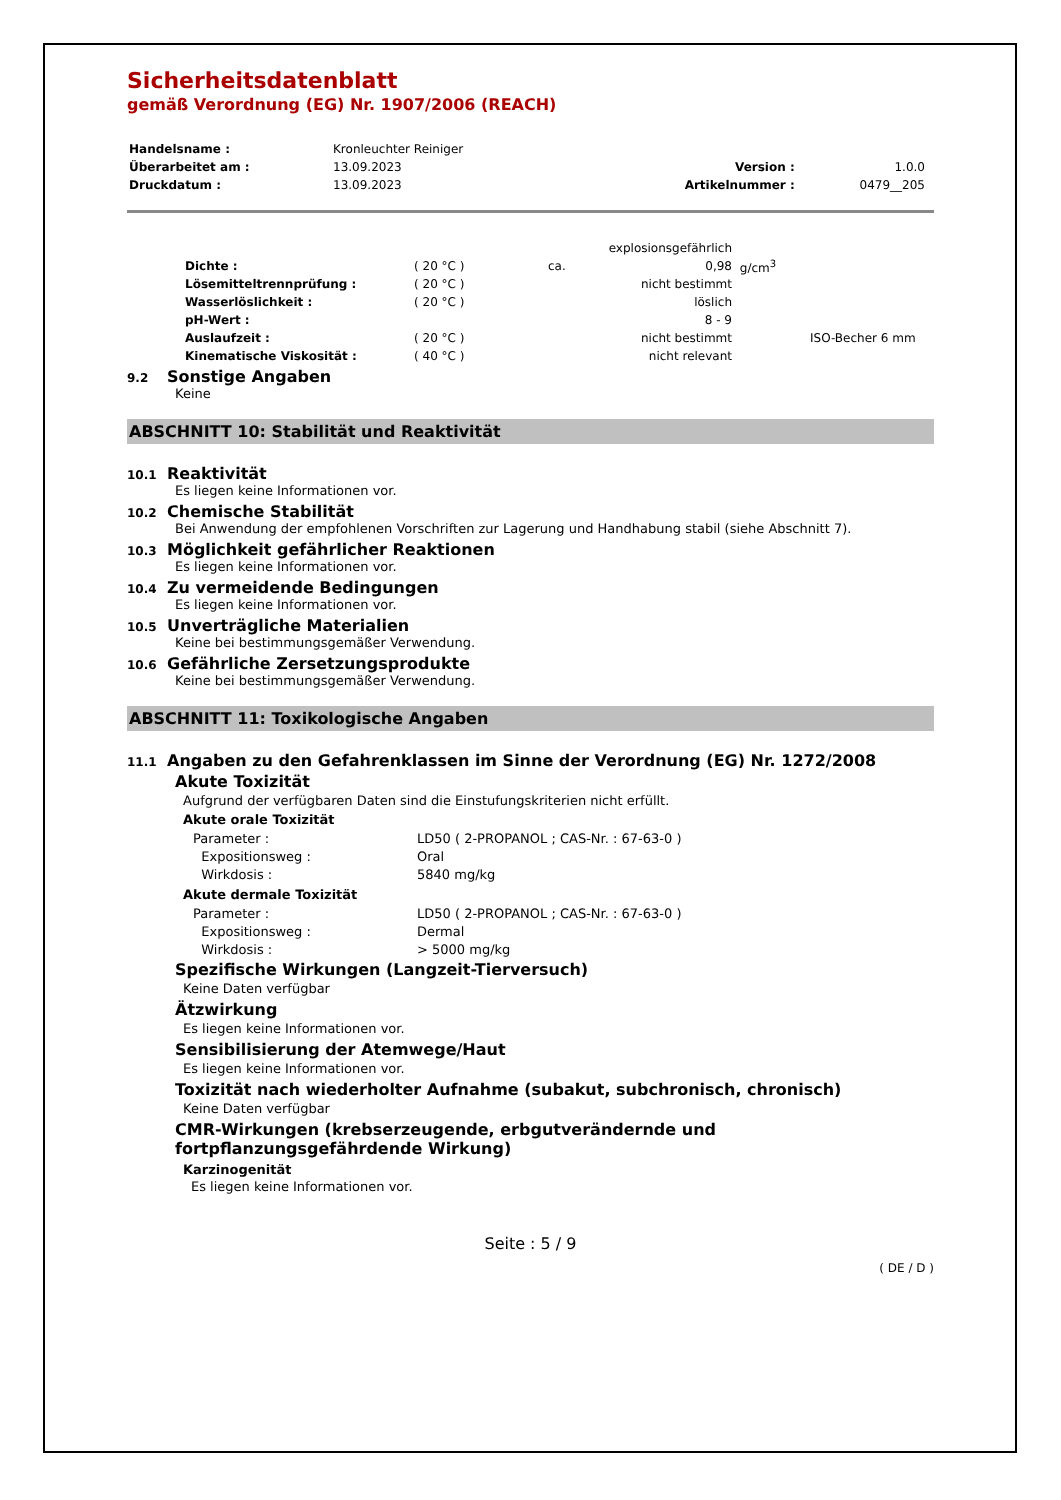Sicherheitsdatenblatt
gemäß Verordnung (EG) Nr. 1907/2006 (REACH)
| Handelsname : | Kronleuchter Reiniger | | |
| Überarbeitet am : | 13.09.2023 | Version : | 1.0.0 |
| Druckdatum : | 13.09.2023 | Artikelnummer : | 0479__205 |
| | | | explosionsgefährlich | | |
| Dichte : | ( 20 °C ) | ca. | 0,98 | g/cm<sup>3</sup> | |
| Lösemitteltrennprüfung : | ( 20 °C ) | | nicht bestimmt | | |
| Wasserlöslichkeit : | ( 20 °C ) | | löslich | | |
| pH-Wert : | | | 8 - 9 | | |
| Auslaufzeit : | ( 20 °C ) | | nicht bestimmt | | ISO-Becher 6 mm |
| Kinematische Viskosität : | ( 40 °C ) | | nicht relevant | | |
9.2 Sonstige Angaben
Keine
ABSCHNITT 10: Stabilität und Reaktivität
10.1 Reaktivität
Es liegen keine Informationen vor.
10.2 Chemische Stabilität
Bei Anwendung der empfohlenen Vorschriften zur Lagerung und Handhabung stabil (siehe Abschnitt 7).
10.3 Möglichkeit gefährlicher Reaktionen
Es liegen keine Informationen vor.
10.4 Zu vermeidende Bedingungen
Es liegen keine Informationen vor.
10.5 Unverträgliche Materialien
Keine bei bestimmungsgemäßer Verwendung.
10.6 Gefährliche Zersetzungsprodukte
Keine bei bestimmungsgemäßer Verwendung.
ABSCHNITT 11: Toxikologische Angaben
11.1 Angaben zu den Gefahrenklassen im Sinne der Verordnung (EG) Nr. 1272/2008
Akute Toxizität
Aufgrund der verfügbaren Daten sind die Einstufungskriterien nicht erfüllt.
Akute orale Toxizität
| Parameter : | LD50 ( 2-PROPANOL ; CAS-Nr. : 67-63-0 ) |
| Expositionsweg : | Oral |
| Wirkdosis : | 5840 mg/kg |
Akute dermale Toxizität
| Parameter : | LD50 ( 2-PROPANOL ; CAS-Nr. : 67-63-0 ) |
| Expositionsweg : | Dermal |
| Wirkdosis : | > 5000 mg/kg |
Spezifische Wirkungen (Langzeit-Tierversuch)
Keine Daten verfügbar
Ätzwirkung
Es liegen keine Informationen vor.
Sensibilisierung der Atemwege/Haut
Es liegen keine Informationen vor.
Toxizität nach wiederholter Aufnahme (subakut, subchronisch, chronisch)
Keine Daten verfügbar
CMR-Wirkungen (krebserzeugende, erbgutverändernde und
fortpflanzungsgefährdende Wirkung)
Karzinogenität
Es liegen keine Informationen vor.
Seite : 5 / 9
( DE / D )